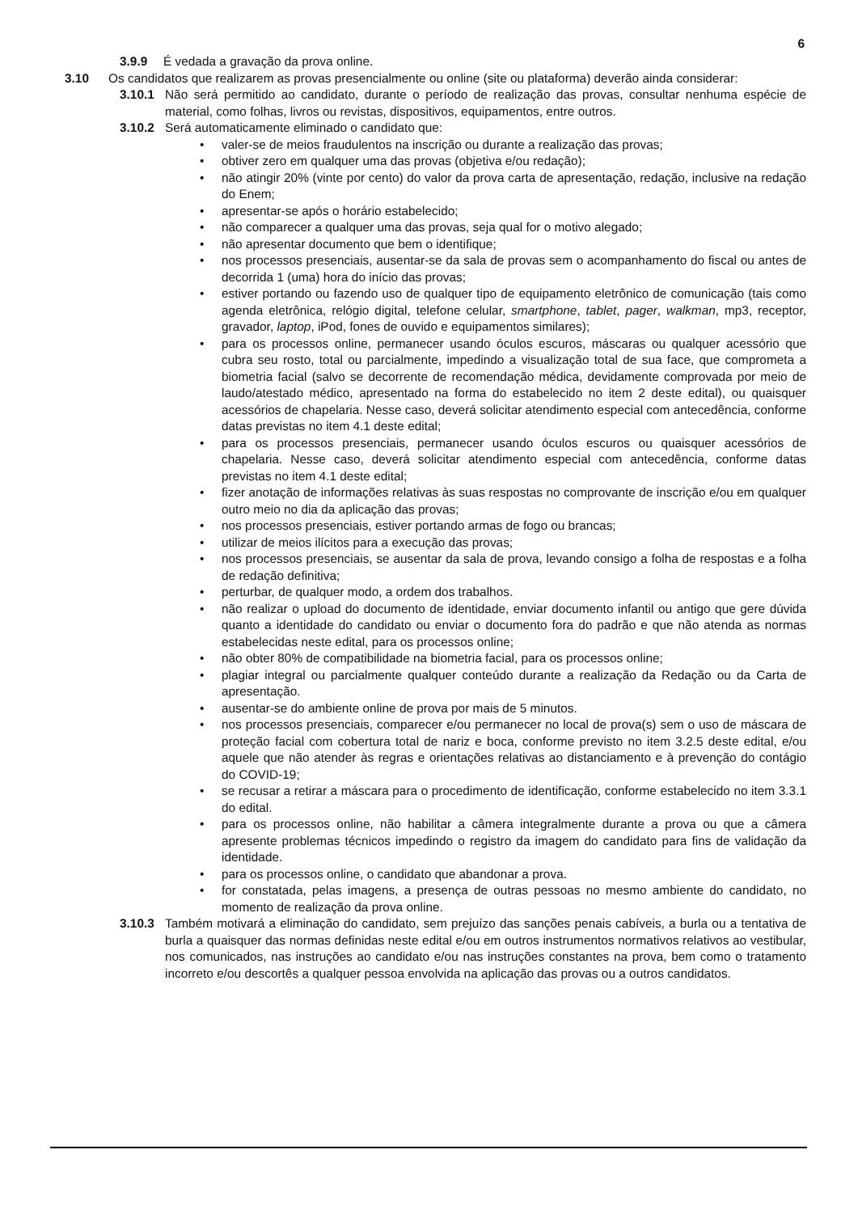6
3.9.9 É vedada a gravação da prova online.
3.10 Os candidatos que realizarem as provas presencialmente ou online (site ou plataforma) deverão ainda considerar:
3.10.1 Não será permitido ao candidato, durante o período de realização das provas, consultar nenhuma espécie de material, como folhas, livros ou revistas, dispositivos, equipamentos, entre outros.
3.10.2 Será automaticamente eliminado o candidato que:
• valer-se de meios fraudulentos na inscrição ou durante a realização das provas;
• obtiver zero em qualquer uma das provas (objetiva e/ou redação);
• não atingir 20% (vinte por cento) do valor da prova carta de apresentação, redação, inclusive na redação do Enem;
• apresentar-se após o horário estabelecido;
• não comparecer a qualquer uma das provas, seja qual for o motivo alegado;
• não apresentar documento que bem o identifique;
• nos processos presenciais, ausentar-se da sala de provas sem o acompanhamento do fiscal ou antes de decorrida 1 (uma) hora do início das provas;
• estiver portando ou fazendo uso de qualquer tipo de equipamento eletrônico de comunicação (tais como agenda eletrônica, relógio digital, telefone celular, smartphone, tablet, pager, walkman, mp3, receptor, gravador, laptop, iPod, fones de ouvido e equipamentos similares);
• para os processos online, permanecer usando óculos escuros, máscaras ou qualquer acessório que cubra seu rosto, total ou parcialmente, impedindo a visualização total de sua face, que comprometa a biometria facial (salvo se decorrente de recomendação médica, devidamente comprovada por meio de laudo/atestado médico, apresentado na forma do estabelecido no item 2 deste edital), ou quaisquer acessórios de chapelaria. Nesse caso, deverá solicitar atendimento especial com antecedência, conforme datas previstas no item 4.1 deste edital;
• para os processos presenciais, permanecer usando óculos escuros ou quaisquer acessórios de chapelaria. Nesse caso, deverá solicitar atendimento especial com antecedência, conforme datas previstas no item 4.1 deste edital;
• fizer anotação de informações relativas às suas respostas no comprovante de inscrição e/ou em qualquer outro meio no dia da aplicação das provas;
• nos processos presenciais, estiver portando armas de fogo ou brancas;
• utilizar de meios ilícitos para a execução das provas;
• nos processos presenciais, se ausentar da sala de prova, levando consigo a folha de respostas e a folha de redação definitiva;
• perturbar, de qualquer modo, a ordem dos trabalhos.
• não realizar o upload do documento de identidade, enviar documento infantil ou antigo que gere dúvida quanto a identidade do candidato ou enviar o documento fora do padrão e que não atenda as normas estabelecidas neste edital, para os processos online;
• não obter 80% de compatibilidade na biometria facial, para os processos online;
• plagiar integral ou parcialmente qualquer conteúdo durante a realização da Redação ou da Carta de apresentação.
• ausentar-se do ambiente online de prova por mais de 5 minutos.
• nos processos presenciais, comparecer e/ou permanecer no local de prova(s) sem o uso de máscara de proteção facial com cobertura total de nariz e boca, conforme previsto no item 3.2.5 deste edital, e/ou aquele que não atender às regras e orientações relativas ao distanciamento e à prevenção do contágio do COVID-19;
• se recusar a retirar a máscara para o procedimento de identificação, conforme estabelecido no item 3.3.1 do edital.
• para os processos online, não habilitar a câmera integralmente durante a prova ou que a câmera apresente problemas técnicos impedindo o registro da imagem do candidato para fins de validação da identidade.
• para os processos online, o candidato que abandonar a prova.
• for constatada, pelas imagens, a presença de outras pessoas no mesmo ambiente do candidato, no momento de realização da prova online.
3.10.3 Também motivará a eliminação do candidato, sem prejuízo das sanções penais cabíveis, a burla ou a tentativa de burla a quaisquer das normas definidas neste edital e/ou em outros instrumentos normativos relativos ao vestibular, nos comunicados, nas instruções ao candidato e/ou nas instruções constantes na prova, bem como o tratamento incorreto e/ou descortês a qualquer pessoa envolvida na aplicação das provas ou a outros candidatos.